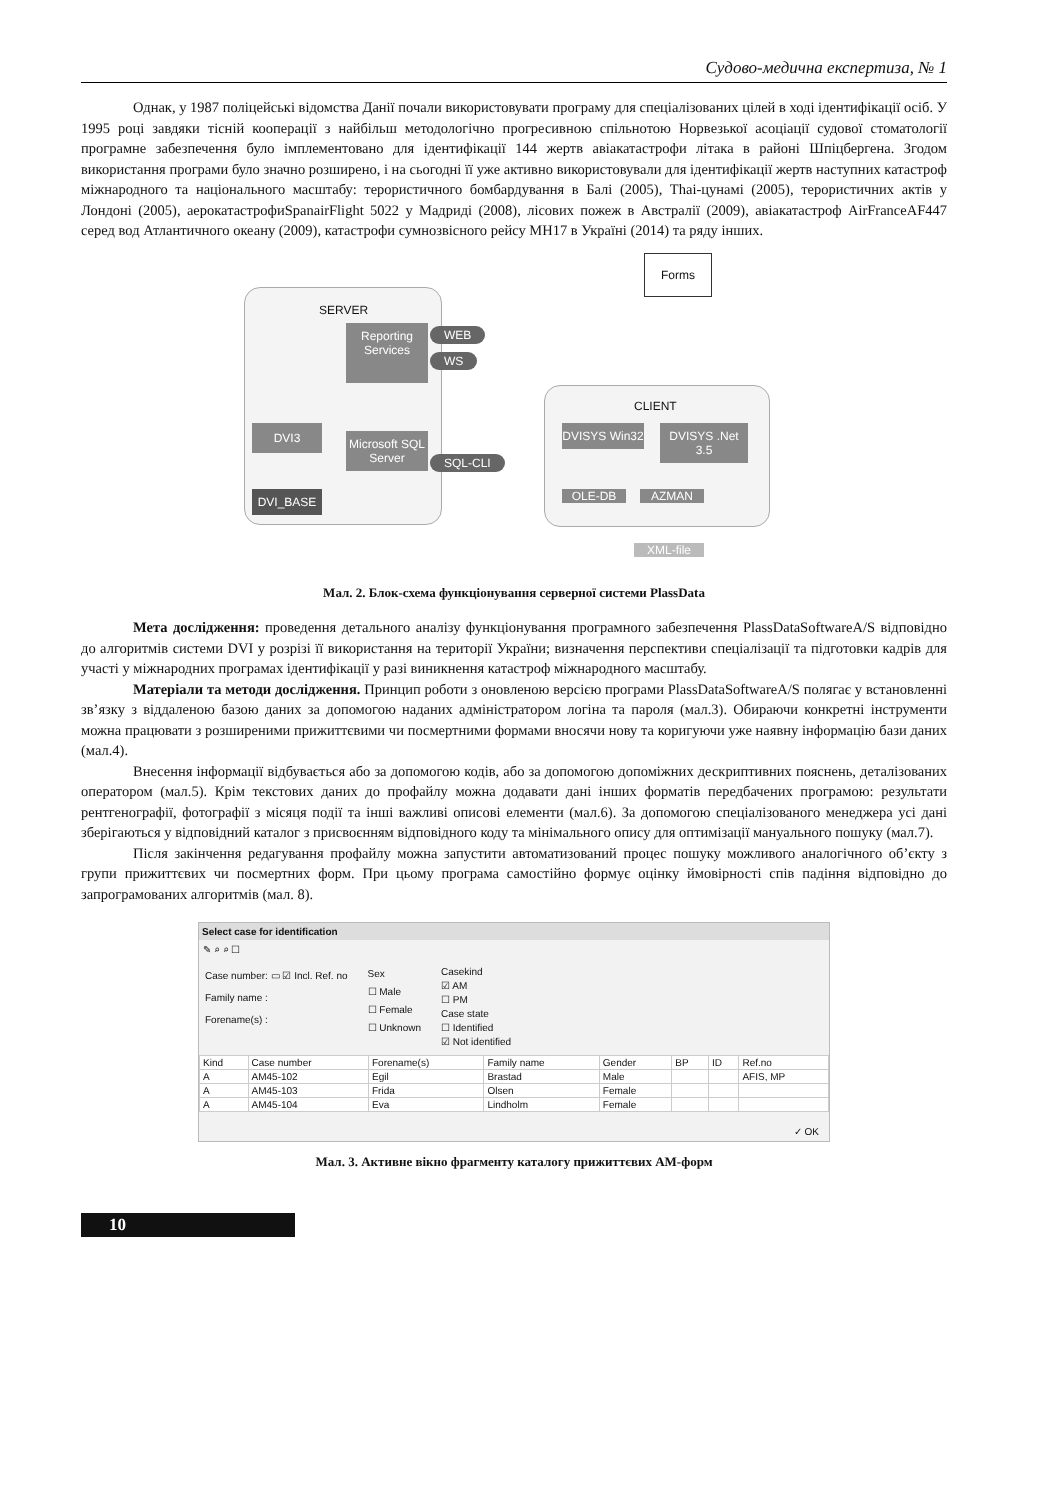Судово-медична експертиза, № 1
Однак, у 1987 поліцейські відомства Данії почали використовувати програму для спеціалізованих цілей в ході ідентифікації осіб. У 1995 році завдяки тісній кооперації з найбільш методологічно прогресивною спільнотою Норвезької асоціації судової стоматології програмне забезпечення було імплементовано для ідентифікації 144 жертв авіакатастрофи літака в районі Шпіцбергена. Згодом використання програми було значно розширено, і на сьогодні її уже активно використовували для ідентифікації жертв наступних катастроф міжнародного та національного масштабу: терористичного бомбардування в Балі (2005), Thai-цунамі (2005), терористичних актів у Лондоні (2005), аерокатастрофиSpanairFlight 5022 у Мадриді (2008), лісових пожеж в Австралії (2009), авіакатастроф AirFranceAF447 серед вод Атлантичного океану (2009), катастрофи сумнозвісного рейсу МН17 в Україні (2014) та ряду інших.
SERVER
Reporting Services
WEB
WS
DVI3
Microsoft SQL Server
SQL-CLI
DVI_BASE
Forms
CLIENT
DVISYS Win32
DVISYS .Net 3.5
OLE-DB AZMAN
XML-file
Мал. 2. Блок-схема функціонування серверної системи PlassData
Мета дослідження: проведення детального аналізу функціонування програмного забезпечення PlassDataSoftwareA/S відповідно до алгоритмів системи DVI у розрізі її використання на території України; визначення перспективи спеціалізації та підготовки кадрів для участі у міжнародних програмах ідентифікації у разі виникнення катастроф міжнародного масштабу.
Матеріали та методи дослідження. Принцип роботи з оновленою версією програми PlassDataSoftwareA/S полягає у встановленні зв’язку з віддаленою базою даних за допомогою наданих адміністратором логіна та пароля (мал.3). Обираючи конкретні інструменти можна працювати з розширеними прижиттєвими чи посмертними формами вносячи нову та коригуючи уже наявну інформацію бази даних (мал.4).
Внесення інформації відбувається або за допомогою кодів, або за допомогою допоміжних дескриптивних пояснень, деталізованих оператором (мал.5). Крім текстових даних до профайлу можна додавати дані інших форматів передбачених програмою: результати рентгенографії, фотографії з місяця події та інші важливі описові елементи (мал.6). За допомогою спеціалізованого менеджера усі дані зберігаються у відповідний каталог з присвоєнням відповідного коду та мінімального опису для оптимізації мануального пошуку (мал.7).
Після закінчення редагування профайлу можна запустити автоматизований процес пошуку можливого аналогічного об’єкту з групи прижиттєвих чи посмертних форм. При цьому програма самостійно формує оцінку ймовірності спів падіння відповідно до запрограмованих алгоритмів (мал. 8).
Select case for identification
✎ ⌕ ⌕ ☐
Case number: ▭ ☑ Incl. Ref. no
Family name :
Forename(s) :
Sex
☐ Male
☐ Female
☐ Unknown
Casekind
☑ AM
☐ PM
Case state
☐ Identified
☑ Not identified
| Kind | Case number | Forename(s) | Family name | Gender | BP | ID | Ref.no |
| --- | --- | --- | --- | --- | --- | --- | --- |
| A | AM45-102 | Egil | Brastad | Male | | | AFIS, MP |
| A | AM45-103 | Frida | Olsen | Female | | | |
| A | AM45-104 | Eva | Lindholm | Female | | | |
✓ OK
Мал. 3. Активне вікно фрагменту каталогу прижиттєвих АМ-форм
10